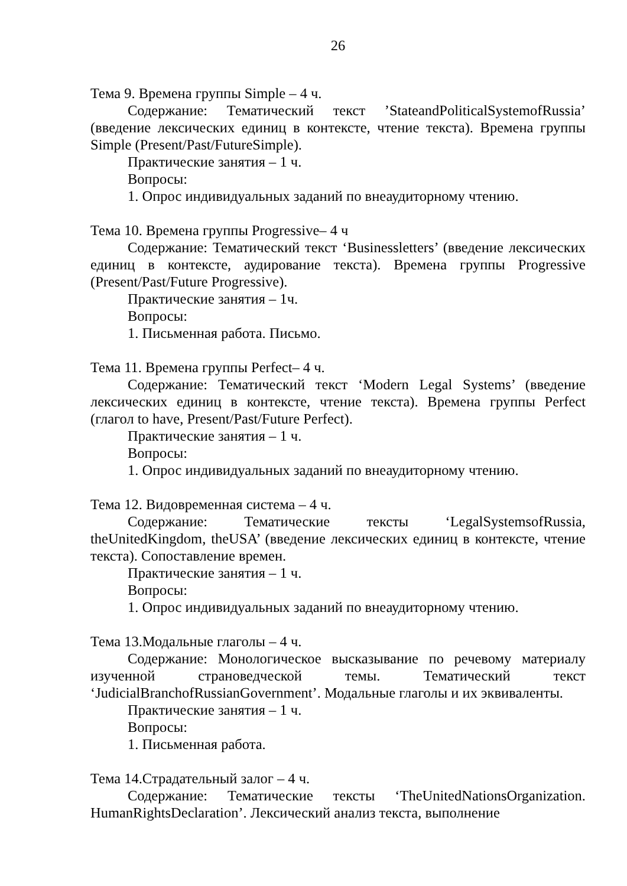26
Тема 9. Времена группы Simple – 4 ч.
Содержание: Тематический текст ’StateandPoliticalSystemofRussia’ (введение лексических единиц в контексте, чтение текста). Времена группы Simple (Present/Past/FutureSimple).
Практические занятия – 1 ч.
Вопросы:
1. Опрос индивидуальных заданий по внеаудиторному чтению.
Тема 10. Времена группы Progressive– 4 ч
Содержание: Тематический текст ‘Businessletters’ (введение лексических единиц в контексте, аудирование текста). Времена группы Progressive (Present/Past/Future Progressive).
Практические занятия – 1ч.
Вопросы:
1. Письменная работа. Письмо.
Тема 11. Времена группы Perfect– 4 ч.
Содержание: Тематический текст ‘Modern Legal Systems’ (введение лексических единиц в контексте, чтение текста). Времена группы Perfect (глагол to have, Present/Past/Future Perfect).
Практические занятия – 1 ч.
Вопросы:
1. Опрос индивидуальных заданий по внеаудиторному чтению.
Тема 12. Видовременная система – 4 ч.
Содержание: Тематические тексты ‘LegalSystemsofRussia, theUnitedKingdom, theUSA’ (введение лексических единиц в контексте, чтение текста). Сопоставление времен.
Практические занятия – 1 ч.
Вопросы:
1. Опрос индивидуальных заданий по внеаудиторному чтению.
Тема 13.Модальные глаголы – 4 ч.
Содержание: Монологическое высказывание по речевому материалу изученной страноведческой темы. Тематический текст ‘JudicialBranchofRussianGovernment’. Модальные глаголы и их эквиваленты.
Практические занятия – 1 ч.
Вопросы:
1. Письменная работа.
Тема 14.Страдательный залог – 4 ч.
Содержание: Тематические тексты ‘TheUnitedNationsOrganization. HumanRightsDeclaration’. Лексический анализ текста, выполнение